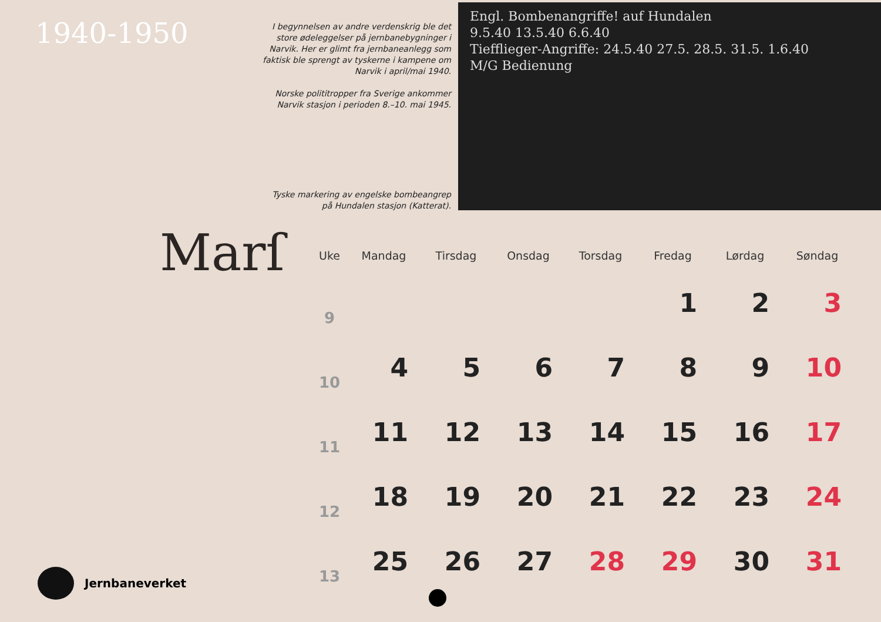1940-1950
I begynnelsen av andre verdenskrig ble det store ødeleggelser på jernbanebygninger i Narvik. Her er glimt fra jernbaneanlegg som faktisk ble sprengt av tyskerne i kampene om Narvik i april/mai 1940.
Norske polititropper fra Sverige ankommer Narvik stasjon i perioden 8.–10. mai 1945.
Tyske markering av engelske bombeangrep
på Hundalen stasjon (Katterat).
Engl. Bombenangriffe! auf Hundalen
9.5.40 13.5.40 6.6.40
Tiefflieger-Angriffe: 24.5.40 27.5. 28.5. 31.5. 1.6.40
M/G Bedienung
Marſ
| Uke | Mandag | Tirsdag | Onsdag | Torsdag | Fredag | Lørdag | Søndag |
| --- | --- | --- | --- | --- | --- | --- | --- |
| 9 | | | | | 1 | 2 | 3 |
| 10 | 4 | 5 | 6 | 7 | 8 | 9 | 10 |
| 11 | 11 | 12 | 13 | 14 | 15 | 16 | 17 |
| 12 | 18 | 19 | 20 | 21 | 22 | 23 | 24 |
| 13 | 25 | 26 | 27 | 28 | 29 | 30 | 31 |
Jernbaneverket